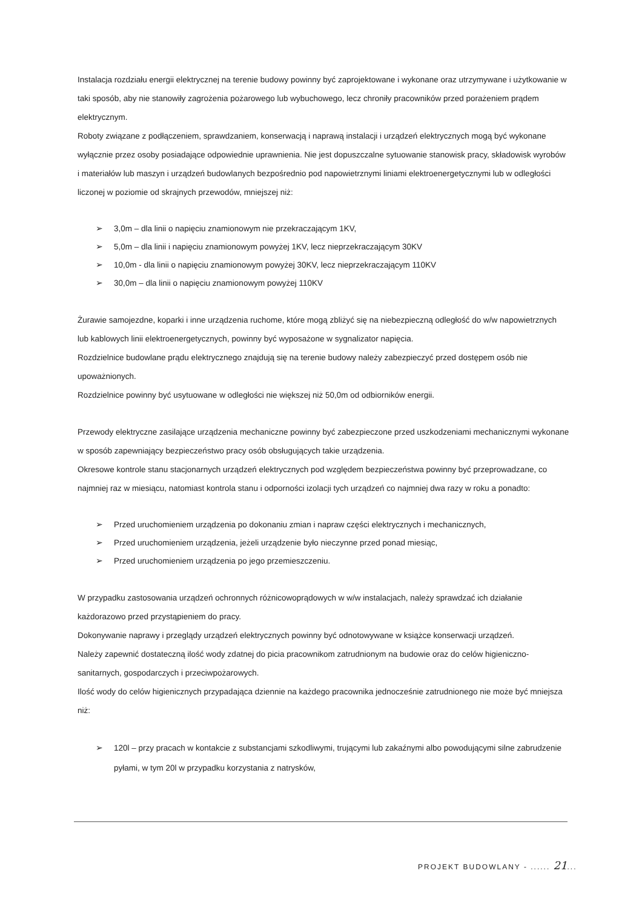Instalacja rozdziału energii elektrycznej na terenie budowy powinny być zaprojektowane i wykonane oraz utrzymywane i użytkowanie w taki sposób, aby nie stanowiły zagrożenia pożarowego lub wybuchowego, lecz chroniły pracowników przed porażeniem prądem elektrycznym.
Roboty związane z podłączeniem, sprawdzaniem, konserwacją i naprawą instalacji i urządzeń elektrycznych mogą być wykonane wyłącznie przez osoby posiadające odpowiednie uprawnienia. Nie jest dopuszczalne sytuowanie stanowisk pracy, składowisk wyrobów i materiałów lub maszyn i urządzeń budowlanych bezpośrednio pod napowietrznymi liniami elektroenergetycznymi lub w odległości liczonej w poziomie od skrajnych przewodów, mniejszej niż:
➢ 3,0m – dla linii o napięciu znamionowym nie przekraczającym 1KV,
➢ 5,0m – dla linii i napięciu znamionowym powyżej 1KV, lecz nieprzekraczającym 30KV
➢ 10,0m - dla linii o napięciu znamionowym powyżej 30KV, lecz nieprzekraczającym 110KV
➢ 30,0m – dla linii o napięciu znamionowym powyżej 110KV
Żurawie samojezdne, koparki i inne urządzenia ruchome, które mogą zbliżyć się na niebezpieczną odległość do w/w napowietrznych lub kablowych linii elektroenergetycznych, powinny być wyposażone w sygnalizator napięcia.
Rozdzielnice budowlane prądu elektrycznego znajdują się na terenie budowy należy zabezpieczyć przed dostępem osób nie upoważnionych.
Rozdzielnice powinny być usytuowane w odległości nie większej niż 50,0m od odbiorników energii.
Przewody elektryczne zasilające urządzenia mechaniczne powinny być zabezpieczone przed uszkodzeniami mechanicznymi wykonane w sposób zapewniający bezpieczeństwo pracy osób obsługujących takie urządzenia.
Okresowe kontrole stanu stacjonarnych urządzeń elektrycznych pod względem bezpieczeństwa powinny być przeprowadzane, co najmniej raz w miesiącu, natomiast kontrola stanu i odporności izolacji tych urządzeń co najmniej dwa razy w roku a ponadto:
➢ Przed uruchomieniem urządzenia po dokonaniu zmian i napraw części elektrycznych i mechanicznych,
➢ Przed uruchomieniem urządzenia, jeżeli urządzenie było nieczynne przed ponad miesiąc,
➢ Przed uruchomieniem urządzenia po jego przemieszczeniu.
W przypadku zastosowania urządzeń ochronnych różnicowoprądowych w w/w instalacjach, należy sprawdzać ich działanie każdorazowo przed przystąpieniem do pracy.
Dokonywanie naprawy i przeglądy urządzeń elektrycznych powinny być odnotowywane w książce konserwacji urządzeń.
Należy zapewnić dostateczną ilość wody zdatnej do picia pracownikom zatrudnionym na budowie oraz do celów higieniczno-sanitarnych, gospodarczych i przeciwpożarowych.
Ilość wody do celów higienicznych przypadająca dziennie na każdego pracownika jednocześnie zatrudnionego nie może być mniejsza niż:
➢ 120l – przy pracach w kontakcie z substancjami szkodliwymi, trującymi lub zakaźnymi albo powodującymi silne zabrudzenie pyłami, w tym 20l w przypadku korzystania z natrysków,
PROJEKT BUDOWLANY - ...... 21...